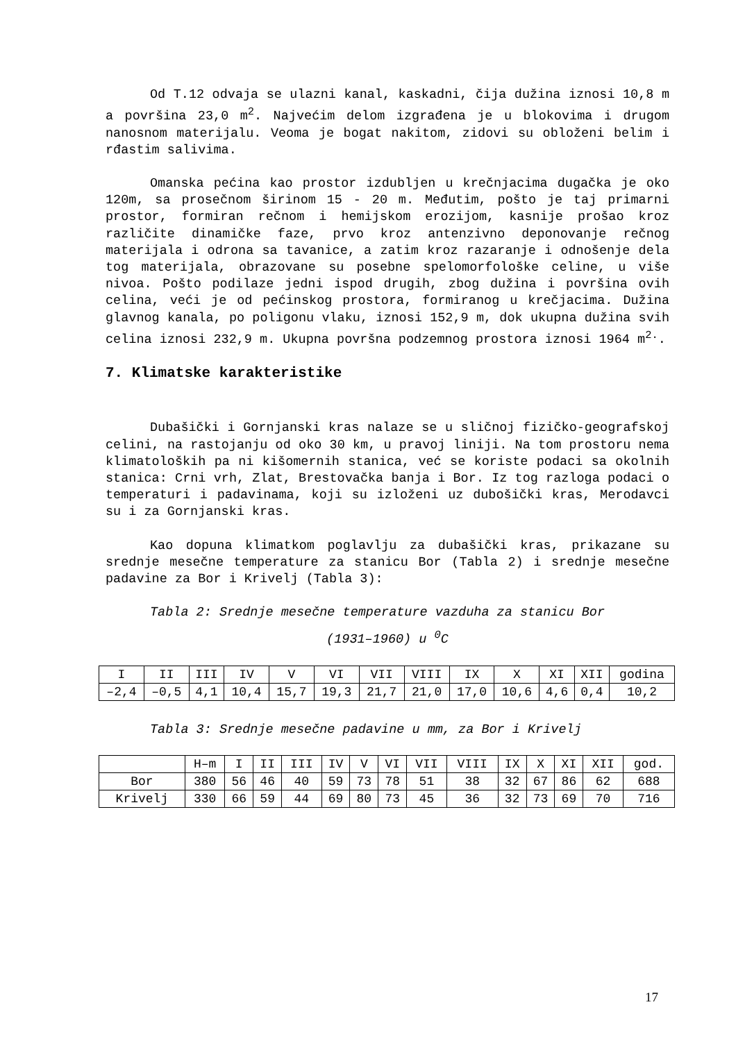Od T.12 odvaja se ulazni kanal, kaskadni, čija dužina iznosi 10,8 m a površina 23,0 m<sup>2</sup>. Najvećim delom izgrađena je u blokovima i drugom nanosnom materijalu. Veoma je bogat nakitom, zidovi su obloženi belim i rđastim salivima.
Omanska pećina kao prostor izdubljen u krečnjacima dugačka je oko 120m, sa prosečnom širinom 15 - 20 m. Međutim, pošto je taj primarni prostor, formiran rečnom i hemijskom erozijom, kasnije prošao kroz različite dinamičke faze, prvo kroz antenzivno deponovanje rečnog materijala i odrona sa tavanice, a zatim kroz razaranje i odnošenje dela tog materijala, obrazovane su posebne spelomorfološke celine, u više nivoa. Pošto podilaze jedni ispod drugih, zbog dužina i površina ovih celina, veći je od pećinskog prostora, formiranog u krečjacima. Dužina glavnog kanala, po poligonu vlaku, iznosi 152,9 m, dok ukupna dužina svih celina iznosi 232,9 m. Ukupna površna podzemnog prostora iznosi 1964 m<sup>2.</sup>.
7. Klimatske karakteristike
Dubašički i Gornjanski kras nalaze se u sličnoj fizičko-geografskoj celini, na rastojanju od oko 30 km, u pravoj liniji. Na tom prostoru nema klimatoloških pa ni kišomernih stanica, već se koriste podaci sa okolnih stanica: Crni vrh, Zlat, Brestovačka banja i Bor. Iz tog razloga podaci o temperaturi i padavinama, koji su izloženi uz dubošički kras, Merodavci su i za Gornjanski kras.
Kao dopuna klimatkom poglavlju za dubašički kras, prikazane su srednje mesečne temperature za stanicu Bor (Tabla 2) i srednje mesečne padavine za Bor i Krivelj (Tabla 3):
Tabla 2: Srednje mesečne temperature vazduha za stanicu Bor
(1931–1960) u <sup>0</sup>C
| I | II | III | IV | V | VI | VII | VIII | IX | X | XI | XII | godina |
| –2,4 | –0,5 | 4,1 | 10,4 | 15,7 | 19,3 | 21,7 | 21,0 | 17,0 | 10,6 | 4,6 | 0,4 | 10,2 |
Tabla 3: Srednje mesečne padavine u mm, za Bor i Krivelj
| | H–m | I | II | III | IV | V | VI | VII | VIII | IX | X | XI | XII | god. |
| Bor | 380 | 56 | 46 | 40 | 59 | 73 | 78 | 51 | 38 | 32 | 67 | 86 | 62 | 688 |
| Krivelj | 330 | 66 | 59 | 44 | 69 | 80 | 73 | 45 | 36 | 32 | 73 | 69 | 70 | 716 |
17